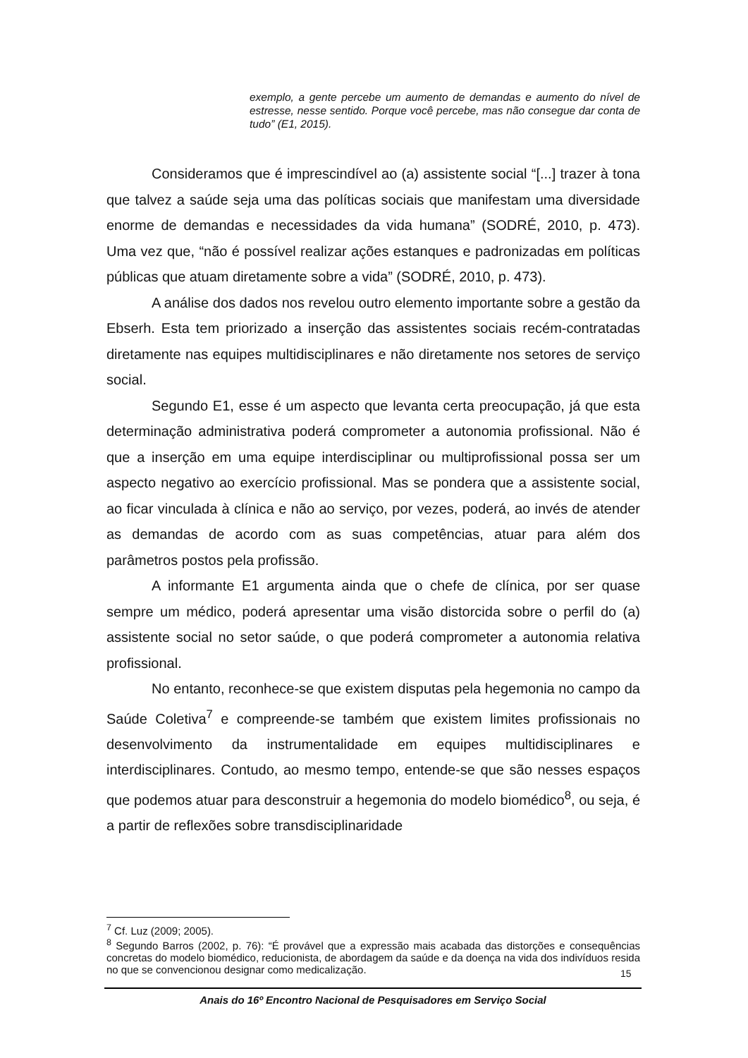exemplo, a gente percebe um aumento de demandas e aumento do nível de estresse, nesse sentido. Porque você percebe, mas não consegue dar conta de tudo” (E1, 2015).
Consideramos que é imprescindível ao (a) assistente social “[...] trazer à tona que talvez a saúde seja uma das políticas sociais que manifestam uma diversidade enorme de demandas e necessidades da vida humana” (SODRÉ, 2010, p. 473). Uma vez que, “não é possível realizar ações estanques e padronizadas em políticas públicas que atuam diretamente sobre a vida” (SODRÉ, 2010, p. 473).
A análise dos dados nos revelou outro elemento importante sobre a gestão da Ebserh. Esta tem priorizado a inserção das assistentes sociais recém-contratadas diretamente nas equipes multidisciplinares e não diretamente nos setores de serviço social.
Segundo E1, esse é um aspecto que levanta certa preocupação, já que esta determinação administrativa poderá comprometer a autonomia profissional. Não é que a inserção em uma equipe interdisciplinar ou multiprofissional possa ser um aspecto negativo ao exercício profissional. Mas se pondera que a assistente social, ao ficar vinculada à clínica e não ao serviço, por vezes, poderá, ao invés de atender as demandas de acordo com as suas competências, atuar para além dos parâmetros postos pela profissão.
A informante E1 argumenta ainda que o chefe de clínica, por ser quase sempre um médico, poderá apresentar uma visão distorcida sobre o perfil do (a) assistente social no setor saúde, o que poderá comprometer a autonomia relativa profissional.
No entanto, reconhece-se que existem disputas pela hegemonia no campo da Saúde Coletiva<sup>7</sup> e compreende-se também que existem limites profissionais no desenvolvimento da instrumentalidade em equipes multidisciplinares e interdisciplinares. Contudo, ao mesmo tempo, entende-se que são nesses espaços que podemos atuar para desconstruir a hegemonia do modelo biomédico<sup>8</sup>, ou seja, é a partir de reflexões sobre transdisciplinaridade
<sup>7</sup> Cf. Luz (2009; 2005).
<sup>8</sup> Segundo Barros (2002, p. 76): “É provável que a expressão mais acabada das distorções e consequências concretas do modelo biomédico, reducionista, de abordagem da saúde e da doença na vida dos indivíduos resida no que se convencionou designar como medicalização.
15
Anais do 16º Encontro Nacional de Pesquisadores em Serviço Social